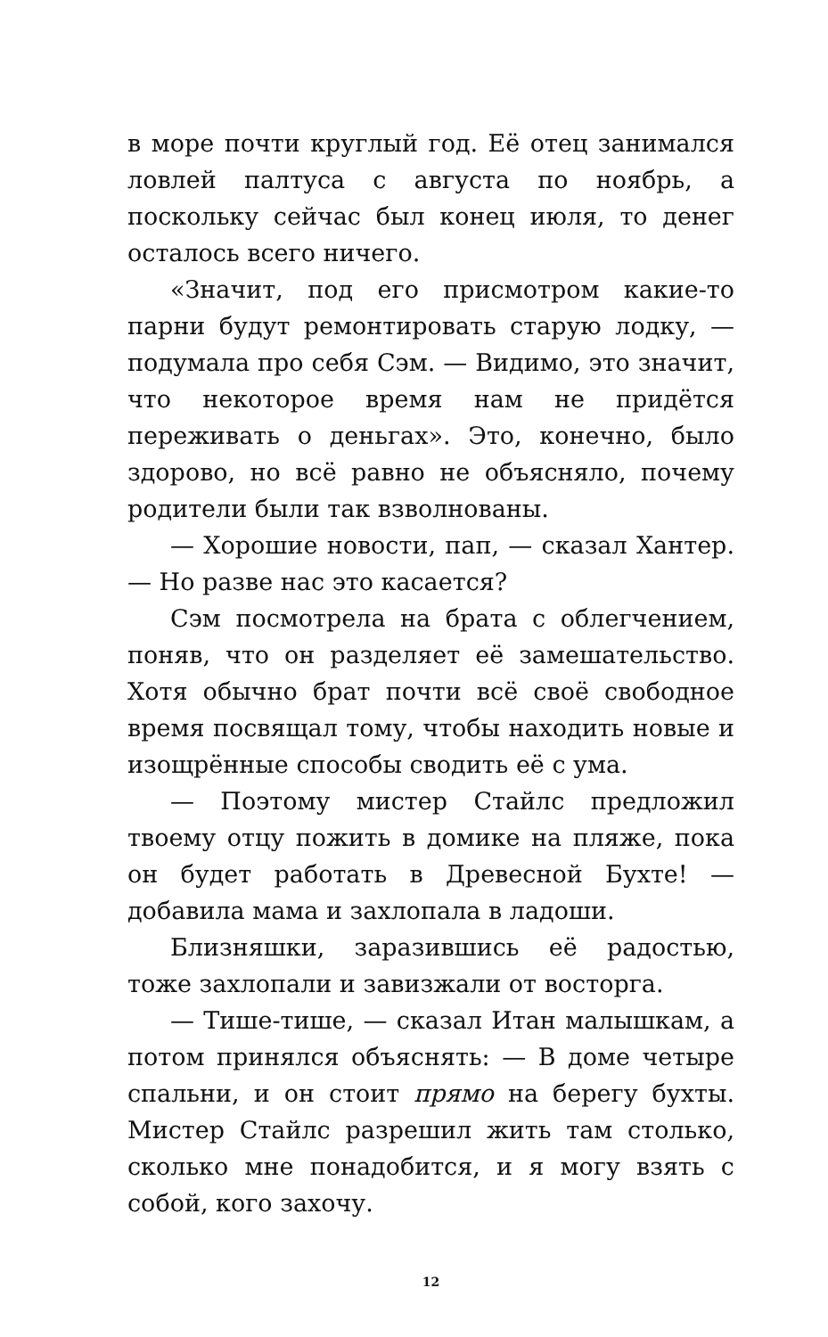в море почти круглый год. Её отец занимался ловлей палтуса с августа по ноябрь, а поскольку сейчас был конец июля, то денег осталось всего ничего.
«Значит, под его присмотром какие-то парни будут ремонтировать старую лодку, — подумала про себя Сэм. — Видимо, это значит, что некоторое время нам не придётся переживать о деньгах». Это, конечно, было здорово, но всё равно не объясняло, почему родители были так взволнованы.
— Хорошие новости, пап, — сказал Хантер. — Но разве нас это касается?
Сэм посмотрела на брата с облегчением, поняв, что он разделяет её замешательство. Хотя обычно брат почти всё своё свободное время посвящал тому, чтобы находить новые и изощрённые способы сводить её с ума.
— Поэтому мистер Стайлс предложил твоему отцу пожить в домике на пляже, пока он будет работать в Древесной Бухте! — добавила мама и захлопала в ладоши.
Близняшки, заразившись её радостью, тоже захлопали и завизжали от восторга.
— Тише-тише, — сказал Итан малышкам, а потом принялся объяснять: — В доме четыре спальни, и он стоит прямо на берегу бухты. Мистер Стайлс разрешил жить там столько, сколько мне понадобится, и я могу взять с собой, кого захочу.
12